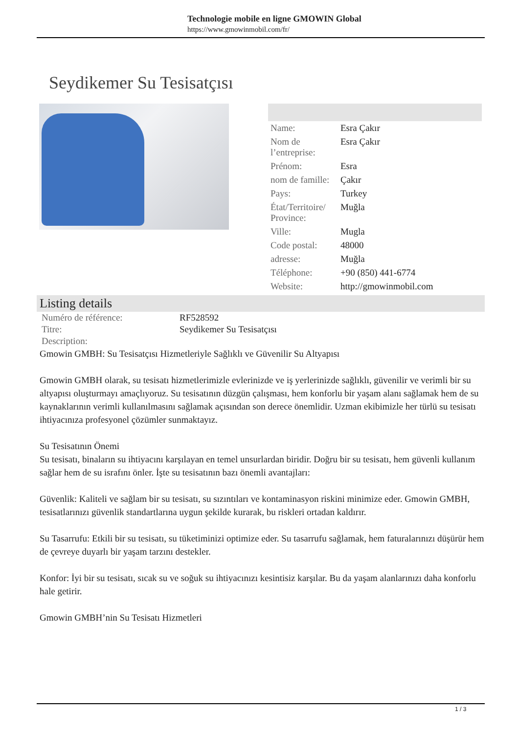Technologie mobile en ligne GMOWIN Global
https://www.gmowinmobil.com/fr/
Seydikemer Su Tesisatçısı
| Name: | Esra Çakır |
| Nom de l’entreprise: | Esra Çakır |
| Prénom: | Esra |
| nom de famille: | Çakır |
| Pays: | Turkey |
| État/Territoire/ Province: | Muğla |
| Ville: | Mugla |
| Code postal: | 48000 |
| adresse: | Muğla |
| Téléphone: | +90 (850) 441-6774 |
| Website: | http://gmowinmobil.com |
Listing details
| Numéro de référence: | RF528592 |
| Titre: | Seydikemer Su Tesisatçısı |
| Description: | |
Gmowin GMBH: Su Tesisatçısı Hizmetleriyle Sağlıklı ve Güvenilir Su Altyapısı
Gmowin GMBH olarak, su tesisatı hizmetlerimizle evlerinizde ve iş yerlerinizde sağlıklı, güvenilir ve verimli bir su altyapısı oluşturmayı amaçlıyoruz. Su tesisatının düzgün çalışması, hem konforlu bir yaşam alanı sağlamak hem de su kaynaklarının verimli kullanılmasını sağlamak açısından son derece önemlidir. Uzman ekibimizle her türlü su tesisatı ihtiyacınıza profesyonel çözümler sunmaktayız.
Su Tesisatının Önemi
Su tesisatı, binaların su ihtiyacını karşılayan en temel unsurlardan biridir. Doğru bir su tesisatı, hem güvenli kullanım sağlar hem de su israfını önler. İşte su tesisatının bazı önemli avantajları:
Güvenlik: Kaliteli ve sağlam bir su tesisatı, su sızıntıları ve kontaminasyon riskini minimize eder. Gmowin GMBH, tesisatlarınızı güvenlik standartlarına uygun şekilde kurarak, bu riskleri ortadan kaldırır.
Su Tasarrufu: Etkili bir su tesisatı, su tüketiminizi optimize eder. Su tasarrufu sağlamak, hem faturalarınızı düşürür hem de çevreye duyarlı bir yaşam tarzını destekler.
Konfor: İyi bir su tesisatı, sıcak su ve soğuk su ihtiyacınızı kesintisiz karşılar. Bu da yaşam alanlarınızı daha konforlu hale getirir.
Gmowin GMBH’nin Su Tesisatı Hizmetleri
1 / 3